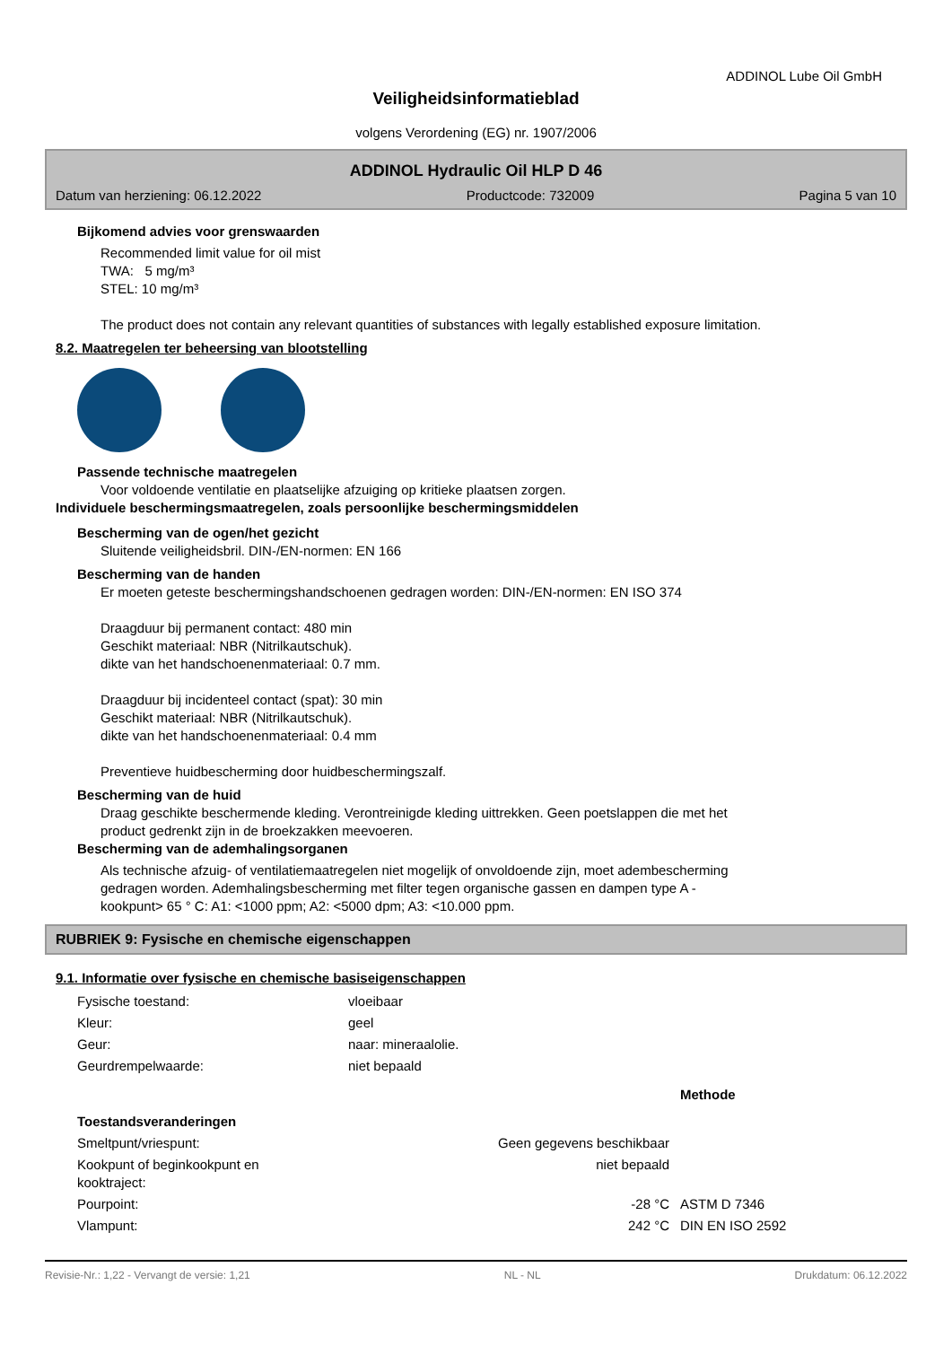ADDINOL Lube Oil GmbH
Veiligheidsinformatieblad
volgens Verordening (EG) nr. 1907/2006
ADDINOL Hydraulic Oil HLP D 46
Datum van herziening: 06.12.2022 Productcode: 732009 Pagina 5 van 10
Bijkomend advies voor grenswaarden
Recommended limit value for oil mist
TWA: 5 mg/m³
STEL: 10 mg/m³
The product does not contain any relevant quantities of substances with legally established exposure limitation.
8.2. Maatregelen ter beheersing van blootstelling
Passende technische maatregelen
Voor voldoende ventilatie en plaatselijke afzuiging op kritieke plaatsen zorgen.
Individuele beschermingsmaatregelen, zoals persoonlijke beschermingsmiddelen
Bescherming van de ogen/het gezicht
Sluitende veiligheidsbril. DIN-/EN-normen: EN 166
Bescherming van de handen
Er moeten geteste beschermingshandschoenen gedragen worden: DIN-/EN-normen: EN ISO 374
Draagduur bij permanent contact: 480 min
Geschikt materiaal: NBR (Nitrilkautschuk).
dikte van het handschoenenmateriaal: 0.7 mm.
Draagduur bij incidenteel contact (spat): 30 min
Geschikt materiaal: NBR (Nitrilkautschuk).
dikte van het handschoenenmateriaal: 0.4 mm
Preventieve huidbescherming door huidbeschermingszalf.
Bescherming van de huid
Draag geschikte beschermende kleding. Verontreinigde kleding uittrekken. Geen poetslappen die met het
product gedrenkt zijn in de broekzakken meevoeren.
Bescherming van de ademhalingsorganen
Als technische afzuig- of ventilatiemaatregelen niet mogelijk of onvoldoende zijn, moet adembescherming
gedragen worden. Ademhalingsbescherming met filter tegen organische gassen en dampen type A -
kookpunt> 65 ° C: A1: <1000 ppm; A2: <5000 dpm; A3: <10.000 ppm.
RUBRIEK 9: Fysische en chemische eigenschappen
9.1. Informatie over fysische en chemische basiseigenschappen
| Fysische toestand: | vloeibaar |
| Kleur: | geel |
| Geur: | naar: mineraalolie. |
| Geurdrempelwaarde: | niet bepaald |
| | | Methode |
| Toestandsveranderingen | | |
| Smeltpunt/vriespunt: Geen gegevens beschikbaar | | |
| Kookpunt of beginkookpunt en niet bepaald kooktraject: | | |
| Pourpoint: -28 °C | | ASTM D 7346 |
| Vlampunt: 242 °C | | DIN EN ISO 2592 |
Revisie-Nr.: 1,22 - Vervangt de versie: 1,21 NL - NL Drukdatum: 06.12.2022